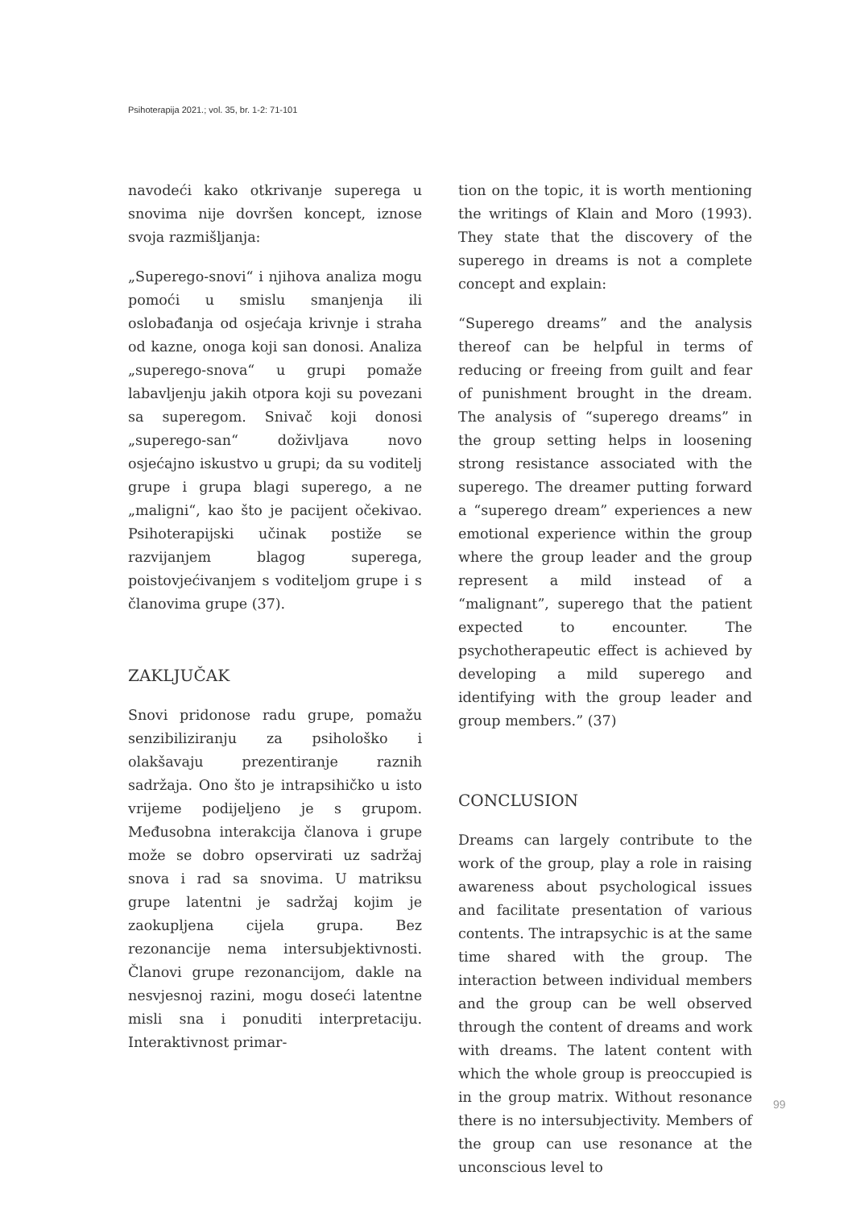Psihoterapija 2021.; vol. 35, br. 1-2: 71-101
navodeći kako otkrivanje superega u snovima nije dovršen koncept, iznose svoja razmišljanja:
„Superego-snovi“ i njihova analiza mogu pomoći u smislu smanjenja ili oslobađanja od osjećaja krivnje i straha od kazne, onoga koji san donosi. Analiza „superego-snova“ u grupi pomaže labavljenju jakih otpora koji su povezani sa superegom. Snivač koji donosi „superego-san“ doživljava novo osjećajno iskustvo u grupi; da su voditelj grupe i grupa blagi superego, a ne „maligni“, kao što je pacijent očekivao. Psihoterapijski učinak postiže se razvijanjem blagog superega, poistovjećivanjem s voditeljom grupe i s članovima grupe (37).
ZAKLJUČAK
Snovi pridonose radu grupe, pomažu senzibiliziranju za psihološko i olakšavaju prezentiranje raznih sadržaja. Ono što je intrapsihičko u isto vrijeme podijeljeno je s grupom. Međusobna interakcija članova i grupe može se dobro opservirati uz sadržaj snova i rad sa snovima. U matriksu grupe latentni je sadržaj kojim je zaokupljena cijela grupa. Bez rezonancije nema intersubjektivnosti. Članovi grupe rezonancijom, dakle na nesvjesnoj razini, mogu doseći latentne misli sna i ponuditi interpretaciju. Interaktivnost primar-
tion on the topic, it is worth mentioning the writings of Klain and Moro (1993). They state that the discovery of the superego in dreams is not a complete concept and explain:
“Superego dreams” and the analysis thereof can be helpful in terms of reducing or freeing from guilt and fear of punishment brought in the dream. The analysis of “superego dreams” in the group setting helps in loosening strong resistance associated with the superego. The dreamer putting forward a “superego dream” experiences a new emotional experience within the group where the group leader and the group represent a mild instead of a “malignant”, superego that the patient expected to encounter. The psychotherapeutic effect is achieved by developing a mild superego and identifying with the group leader and group members.” (37)
CONCLUSION
Dreams can largely contribute to the work of the group, play a role in raising awareness about psychological issues and facilitate presentation of various contents. The intrapsychic is at the same time shared with the group. The interaction between individual members and the group can be well observed through the content of dreams and work with dreams. The latent content with which the whole group is preoccupied is in the group matrix. Without resonance there is no intersubjectivity. Members of the group can use resonance at the unconscious level to
99